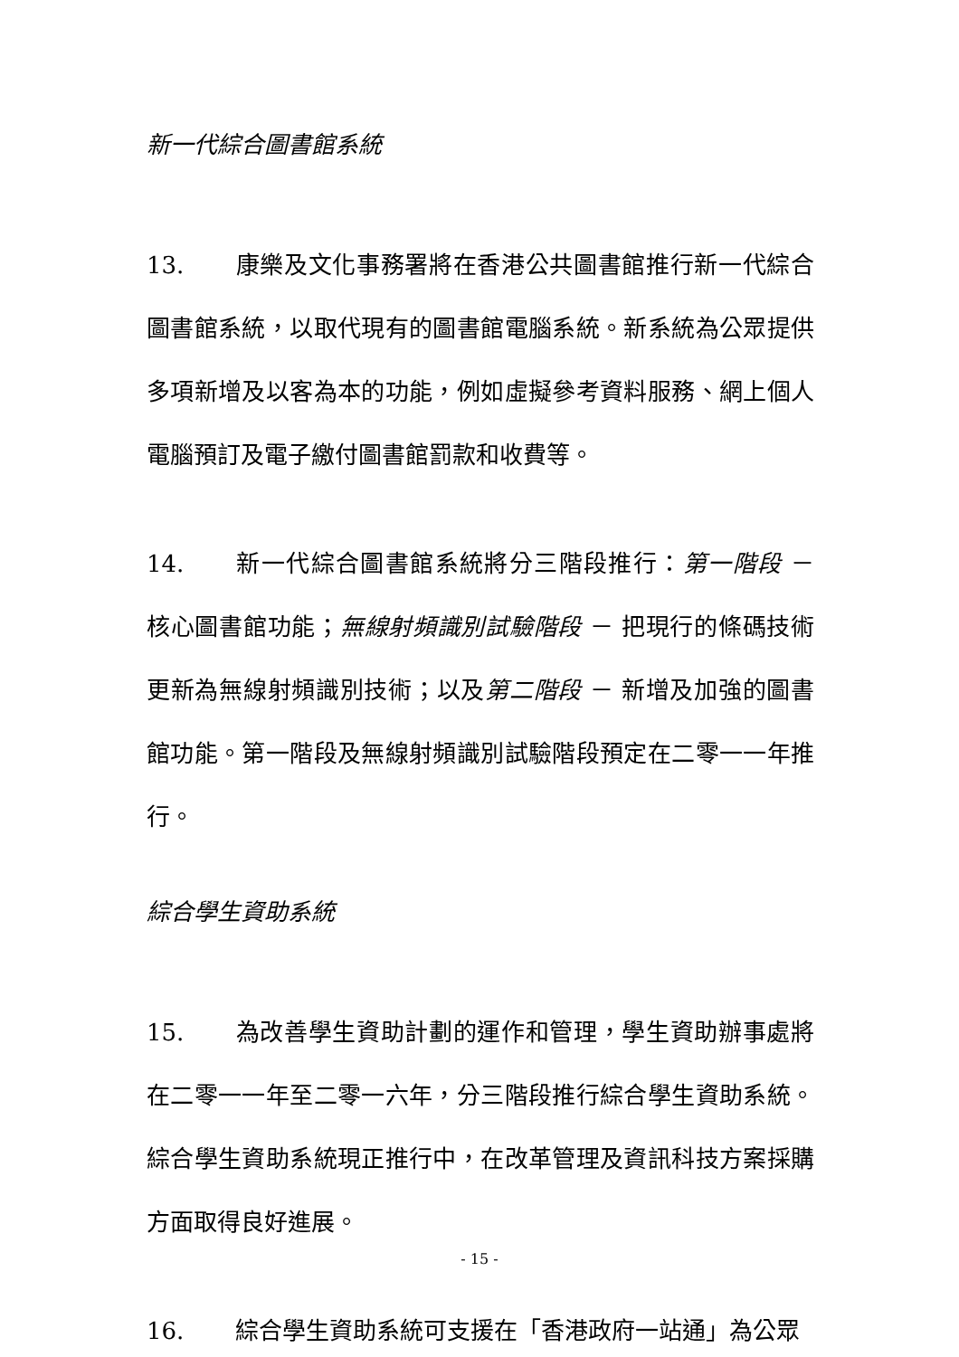新一代綜合圖書館系統
13. 康樂及文化事務署將在香港公共圖書館推行新一代綜合圖書館系統，以取代現有的圖書館電腦系統。新系統為公眾提供多項新增及以客為本的功能，例如虛擬參考資料服務、網上個人電腦預訂及電子繳付圖書館罰款和收費等。
14. 新一代綜合圖書館系統將分三階段推行：第一階段 － 核心圖書館功能；無線射頻識別試驗階段 － 把現行的條碼技術更新為無線射頻識別技術；以及第二階段 － 新增及加強的圖書館功能。第一階段及無線射頻識別試驗階段預定在二零一一年推行。
綜合學生資助系統
15. 為改善學生資助計劃的運作和管理，學生資助辦事處將在二零一一年至二零一六年，分三階段推行綜合學生資助系統。綜合學生資助系統現正推行中，在改革管理及資訊科技方案採購方面取得良好進展。
16. 綜合學生資助系統可支援在「香港政府一站通」為公眾
- 15 -